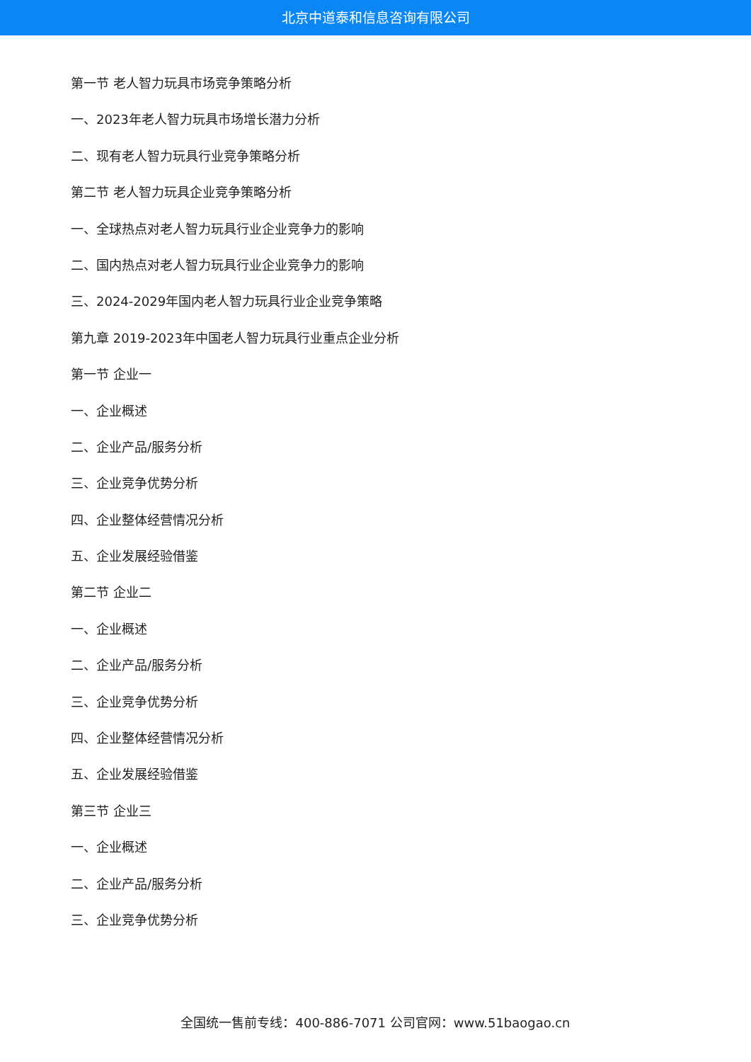北京中道泰和信息咨询有限公司
第一节 老人智力玩具市场竞争策略分析
一、2023年老人智力玩具市场增长潜力分析
二、现有老人智力玩具行业竞争策略分析
第二节 老人智力玩具企业竞争策略分析
一、全球热点对老人智力玩具行业企业竞争力的影响
二、国内热点对老人智力玩具行业企业竞争力的影响
三、2024-2029年国内老人智力玩具行业企业竞争策略
第九章 2019-2023年中国老人智力玩具行业重点企业分析
第一节 企业一
一、企业概述
二、企业产品/服务分析
三、企业竞争优势分析
四、企业整体经营情况分析
五、企业发展经验借鉴
第二节 企业二
一、企业概述
二、企业产品/服务分析
三、企业竞争优势分析
四、企业整体经营情况分析
五、企业发展经验借鉴
第三节 企业三
一、企业概述
二、企业产品/服务分析
三、企业竞争优势分析
全国统一售前专线：400-886-7071 公司官网：www.51baogao.cn